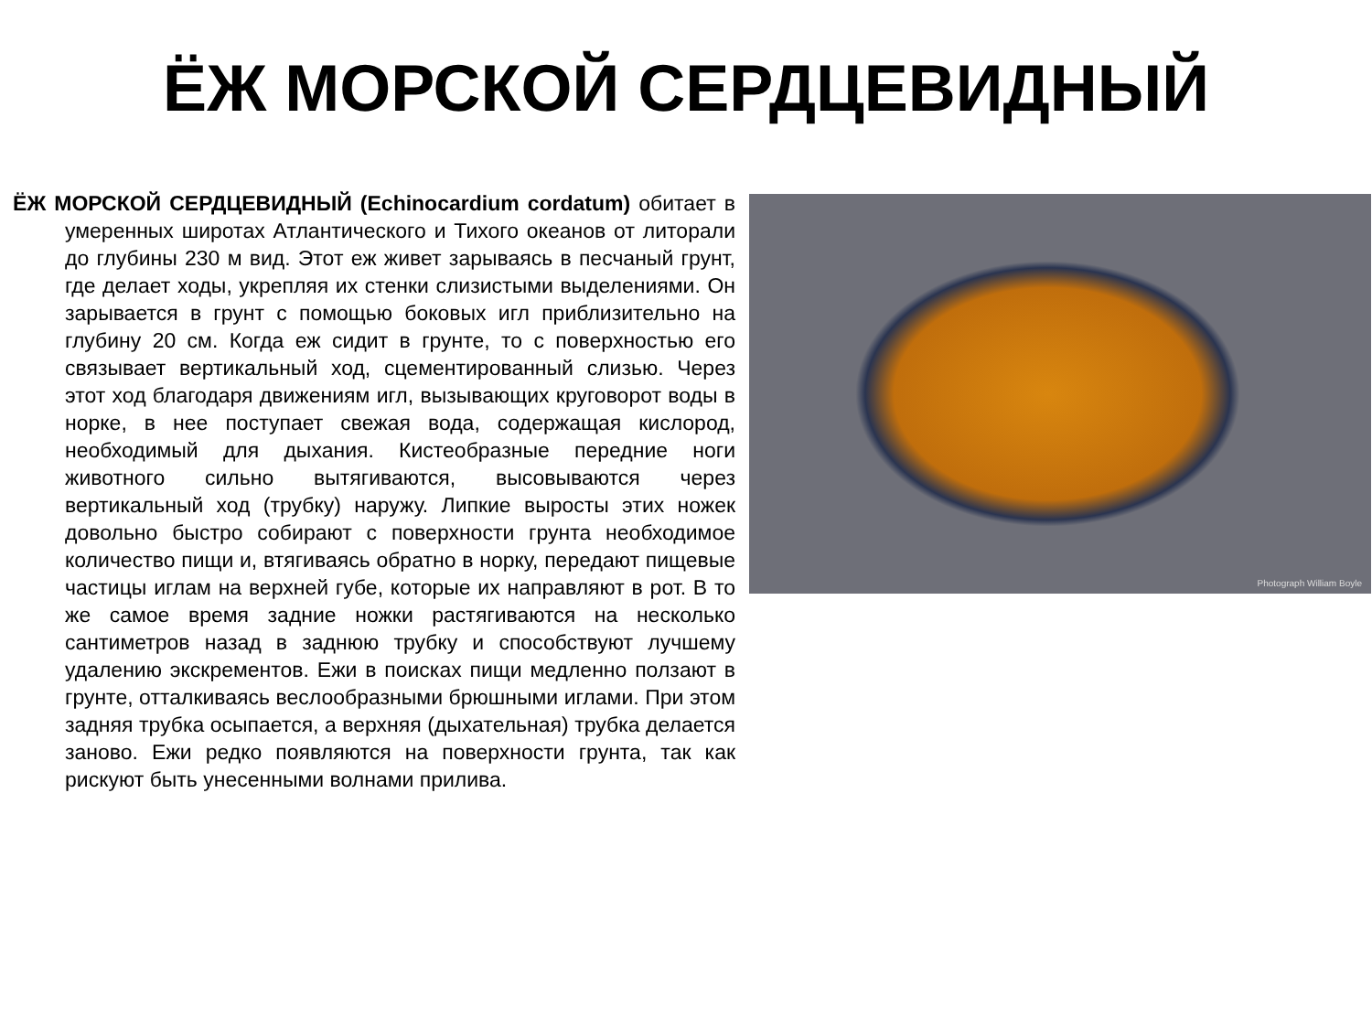ЁЖ МОРСКОЙ СЕРДЦЕВИДНЫЙ
ЁЖ МОРСКОЙ СЕРДЦЕВИДНЫЙ (Echinocardium cordatum) обитает в умеренных широтах Атлантического и Тихого океанов от литорали до глубины 230 м вид. Этот еж живет зарываясь в песчаный грунт, где делает ходы, укрепляя их стенки слизистыми выделениями. Он зарывается в грунт с помощью боковых игл приблизительно на глубину 20 см. Когда еж сидит в грунте, то с поверхностью его связывает вертикальный ход, сцементированный слизью. Через этот ход благодаря движениям игл, вызывающих круговорот воды в норке, в нее поступает свежая вода, содержащая кислород, необходимый для дыхания. Кистеобразные передние ноги животного сильно вытягиваются, высовываются через вертикальный ход (трубку) наружу. Липкие выросты этих ножек довольно быстро собирают с поверхности грунта необходимое количество пищи и, втягиваясь обратно в норку, передают пищевые частицы иглам на верхней губе, которые их направляют в рот. В то же самое время задние ножки растягиваются на несколько сантиметров назад в заднюю трубку и способствуют лучшему удалению экскрементов. Ежи в поисках пищи медленно ползают в грунте, отталкиваясь веслообразными брюшными иглами. При этом задняя трубка осыпается, а верхняя (дыхательная) трубка делается заново. Ежи редко появляются на поверхности грунта, так как рискуют быть унесенными волнами прилива.
Photograph William Boyle